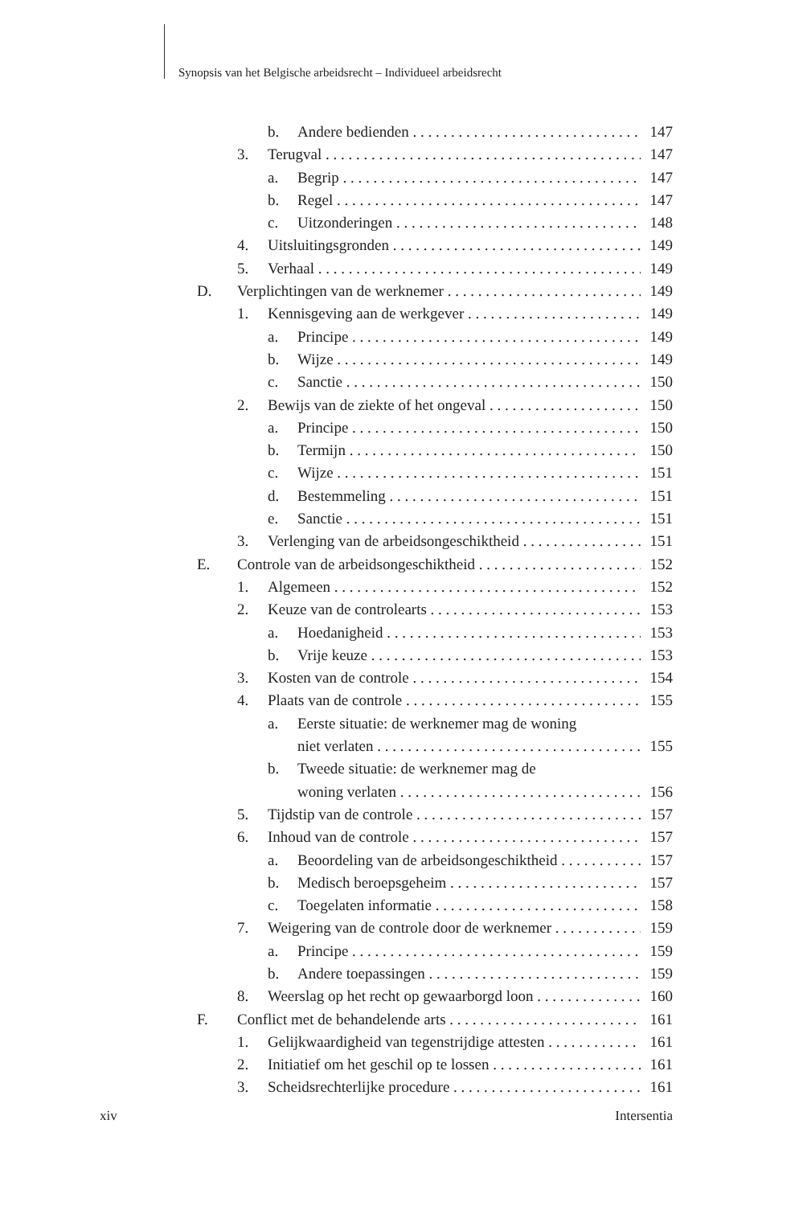Synopsis van het Belgische arbeidsrecht – Individueel arbeidsrecht
b. Andere bedienden 147
3. Terugval 147
a. Begrip 147
b. Regel 147
c. Uitzonderingen 148
4. Uitsluitingsgronden 149
5. Verhaal 149
D. Verplichtingen van de werknemer 149
1. Kennisgeving aan de werkgever 149
a. Principe 149
b. Wijze 149
c. Sanctie 150
2. Bewijs van de ziekte of het ongeval 150
a. Principe 150
b. Termijn 150
c. Wijze 151
d. Bestemmeling 151
e. Sanctie 151
3. Verlenging van de arbeidsongeschiktheid 151
E. Controle van de arbeidsongeschiktheid 152
1. Algemeen 152
2. Keuze van de controlearts 153
a. Hoedanigheid 153
b. Vrije keuze 153
3. Kosten van de controle 154
4. Plaats van de controle 155
a. Eerste situatie: de werknemer mag de woning
niet verlaten 155
b. Tweede situatie: de werknemer mag de
woning verlaten 156
5. Tijdstip van de controle 157
6. Inhoud van de controle 157
a. Beoordeling van de arbeidsongeschiktheid 157
b. Medisch beroepsgeheim 157
c. Toegelaten informatie 158
7. Weigering van de controle door de werknemer 159
a. Principe 159
b. Andere toepassingen 159
8. Weerslag op het recht op gewaarborgd loon 160
F. Conflict met de behandelende arts 161
1. Gelijkwaardigheid van tegenstrijdige attesten 161
2. Initiatief om het geschil op te lossen 161
3. Scheidsrechterlijke procedure 161
xiv Intersentia